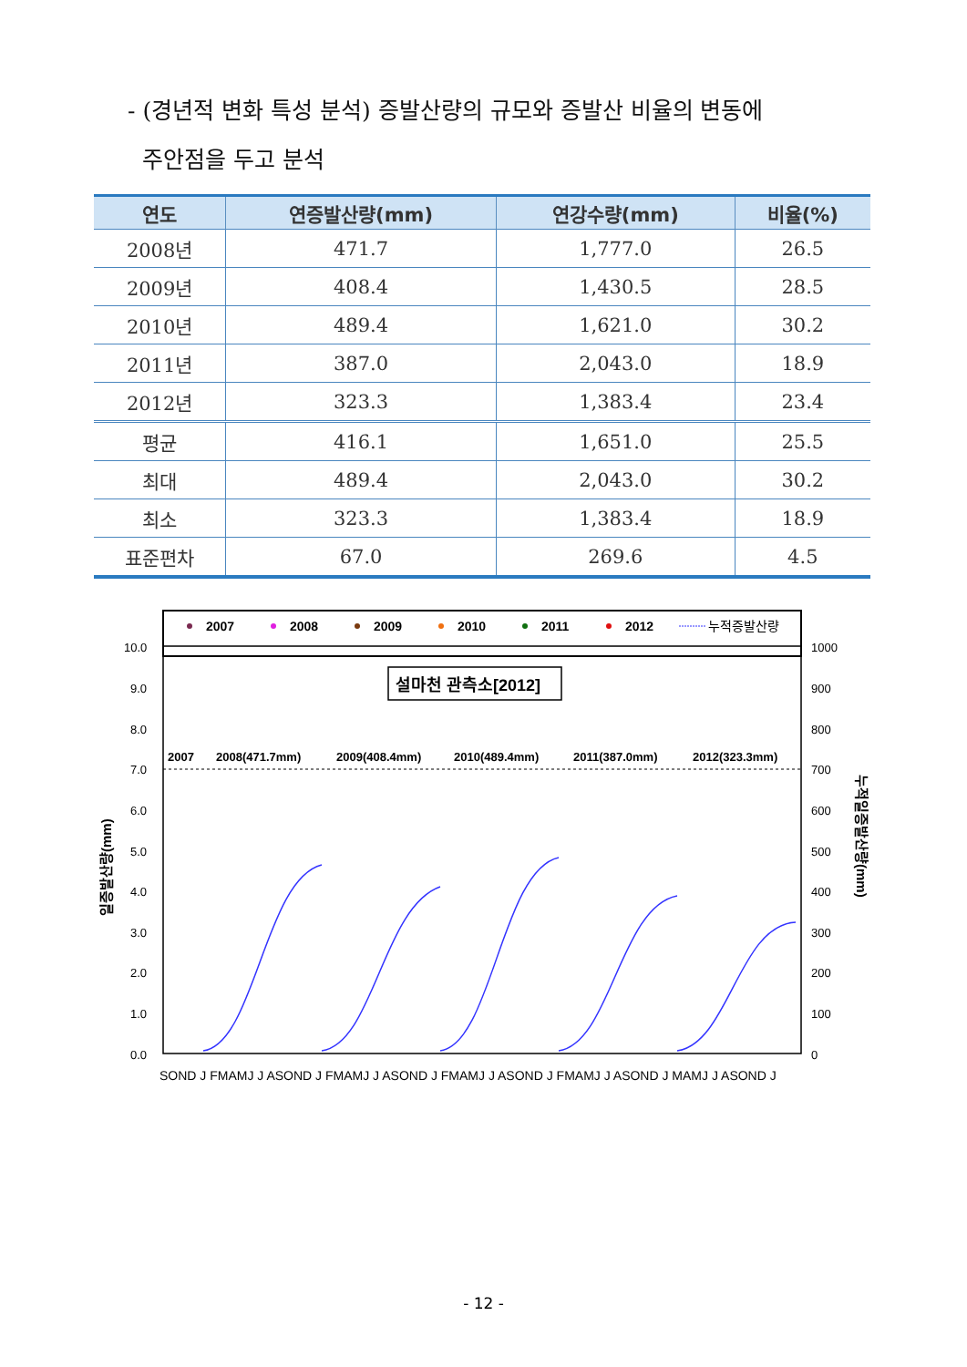- (경년적 변화 특성 분석) 증발산량의 규모와 증발산 비율의 변동에
주안점을 두고 분석
| 연도 | 연증발산량(mm) | 연강수량(mm) | 비율(%) |
| --- | --- | --- | --- |
| 2008년 | 471.7 | 1,777.0 | 26.5 |
| 2009년 | 408.4 | 1,430.5 | 28.5 |
| 2010년 | 489.4 | 1,621.0 | 30.2 |
| 2011년 | 387.0 | 2,043.0 | 18.9 |
| 2012년 | 323.3 | 1,383.4 | 23.4 |
| 평균 | 416.1 | 1,651.0 | 25.5 |
| 최대 | 489.4 | 2,043.0 | 30.2 |
| 최소 | 323.3 | 1,383.4 | 18.9 |
| 표준편차 | 67.0 | 269.6 | 4.5 |
2007
2008
2009
2010
2011
2012
누적증발산량
10.0
9.0
8.0
7.0
6.0
5.0
4.0
3.0
2.0
1.0
0.0
1000
900
800
700
600
500
400
300
200
100
0
설마천 관측소[2012]
2007
2008(471.7mm)
2009(408.4mm)
2010(489.4mm)
2011(387.0mm)
2012(323.3mm)
SOND J FMAMJ J ASOND J FMAMJ J ASOND J FMAMJ J ASOND J FMAMJ J ASOND J MAMJ J ASOND J
일증발산량(mm)
누적일증발산량(mm)
- 12 -